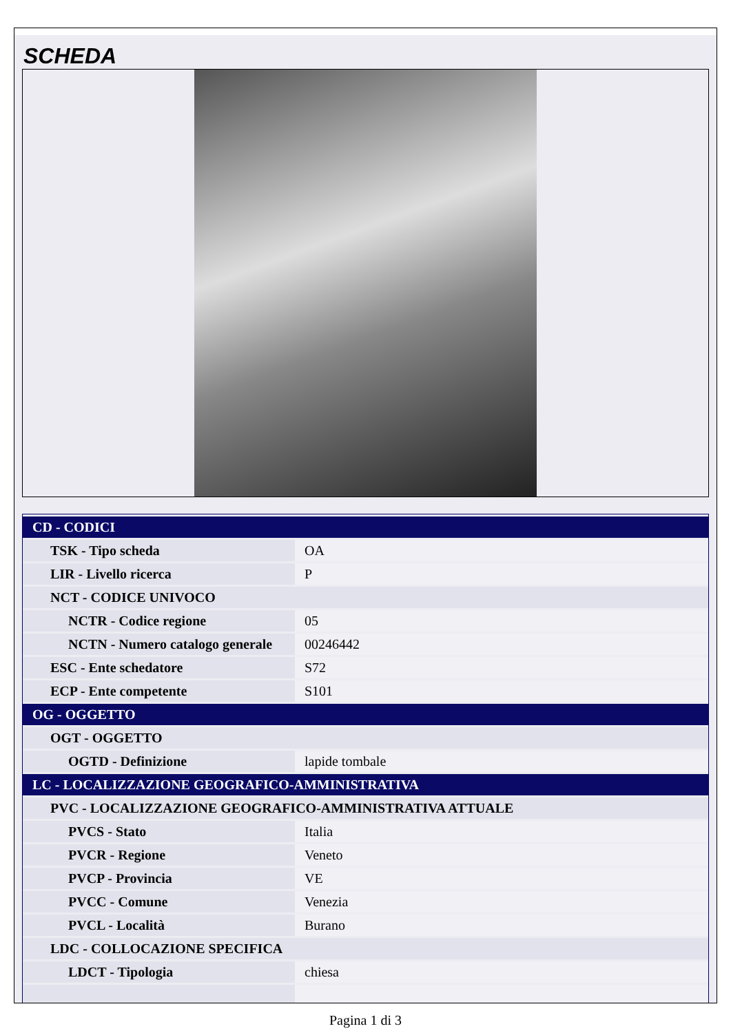SCHEDA
| CD - CODICI | |
| TSK - Tipo scheda | OA |
| LIR - Livello ricerca | P |
| NCT - CODICE UNIVOCO | |
| NCTR - Codice regione | 05 |
| NCTN - Numero catalogo generale | 00246442 |
| ESC - Ente schedatore | S72 |
| ECP - Ente competente | S101 |
| OG - OGGETTO | |
| OGT - OGGETTO | |
| OGTD - Definizione | lapide tombale |
| LC - LOCALIZZAZIONE GEOGRAFICO-AMMINISTRATIVA | |
| PVC - LOCALIZZAZIONE GEOGRAFICO-AMMINISTRATIVA ATTUALE | |
| PVCS - Stato | Italia |
| PVCR - Regione | Veneto |
| PVCP - Provincia | VE |
| PVCC - Comune | Venezia |
| PVCL - Località | Burano |
| LDC - COLLOCAZIONE SPECIFICA | |
| LDCT - Tipologia | chiesa |
Pagina 1 di 3